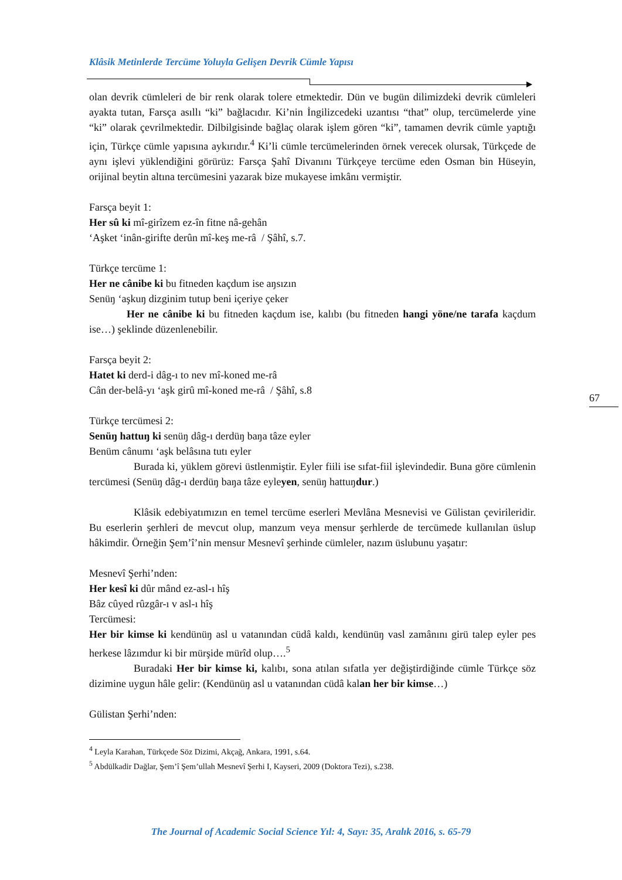Klâsik Metinlerde Tercüme Yoluyla Gelişen Devrik Cümle Yapısı
olan devrik cümleleri de bir renk olarak tolere etmektedir. Dün ve bugün dilimizdeki devrik cümleleri ayakta tutan, Farsça asıllı “ki” bağlacıdır. Ki’nin İngilizcedeki uzantısı “that” olup, tercümelerde yine “ki” olarak çevrilmektedir. Dilbilgisinde bağlaç olarak işlem gören “ki”, tamamen devrik cümle yaptığı için, Türkçe cümle yapısına aykırıdır.<sup>4</sup> Ki’li cümle tercümelerinden örnek verecek olursak, Türkçede de aynı işlevi yüklendiğini görürüz: Farsça Şahî Divanını Türkçeye tercüme eden Osman bin Hüseyin, orijinal beytin altına tercümesini yazarak bize mukayese imkânı vermiştir.
Farsça beyit 1:
Her sû ki mî-girîzem ez-în fitne nâ-gehân
‘Aşket ‘inân-girifte derûn mî-keş me-râ / Şâhî, s.7.
Türkçe tercüme 1:
Her ne cânibe ki bu fitneden kaçdum ise aŋsızın
Senüŋ ‘aşkuŋ dizginim tutup beni içeriye çeker
Her ne cânibe ki bu fitneden kaçdum ise, kalıbı (bu fitneden hangi yöne/ne tarafa kaçdum ise…) şeklinde düzenlenebilir.
Farsça beyit 2:
Hatet ki derd-i dâg-ı to nev mî-koned me-râ
Cân der-belâ-yı ‘aşk girû mî-koned me-râ / Şâhî, s.8
Türkçe tercümesi 2:
Senüŋ hattuŋ ki senüŋ dâg-ı derdüŋ baŋa tâze eyler
Benüm cânumı ‘aşk belâsına tutı eyler
Burada ki, yüklem görevi üstlenmiştir. Eyler fiili ise sıfat-fiil işlevindedir. Buna göre cümlenin tercümesi (Senüŋ dâg-ı derdüŋ baŋa tâze eyleyen, senüŋ hattuŋdur.)
Klâsik edebiyatımızın en temel tercüme eserleri Mevlâna Mesnevisi ve Gülistan çevirileridir. Bu eserlerin şerhleri de mevcut olup, manzum veya mensur şerhlerde de tercümede kullanılan üslup hâkimdir. Örneğin Şem’î’nin mensur Mesnevî şerhinde cümleler, nazım üslubunu yaşatır:
Mesnevî Şerhi’nden:
Her kesî ki dûr mând ez-asl-ı hîş
Bâz cûyed rûzgâr-ı v asl-ı hîş
Tercümesi:
Her bir kimse ki kendünüŋ asl u vatanından cüdâ kaldı, kendünüŋ vasl zamânını girü talep eyler pes herkese lâzımdur ki bir mürşide mürîd olup….<sup>5</sup>
Buradaki Her bir kimse ki, kalıbı, sona atılan sıfatla yer değiştirdiğinde cümle Türkçe söz dizimine uygun hâle gelir: (Kendünüŋ asl u vatanından cüdâ kalan her bir kimse…)
Gülistan Şerhi’nden:
<sup>4</sup> Leyla Karahan, Türkçede Söz Dizimi, Akçağ, Ankara, 1991, s.64.
<sup>5</sup> Abdülkadir Dağlar, Şem’î Şem’ullah Mesnevî Şerhi I, Kayseri, 2009 (Doktora Tezi), s.238.
67
The Journal of Academic Social Science Yıl: 4, Sayı: 35, Aralık 2016, s. 65-79